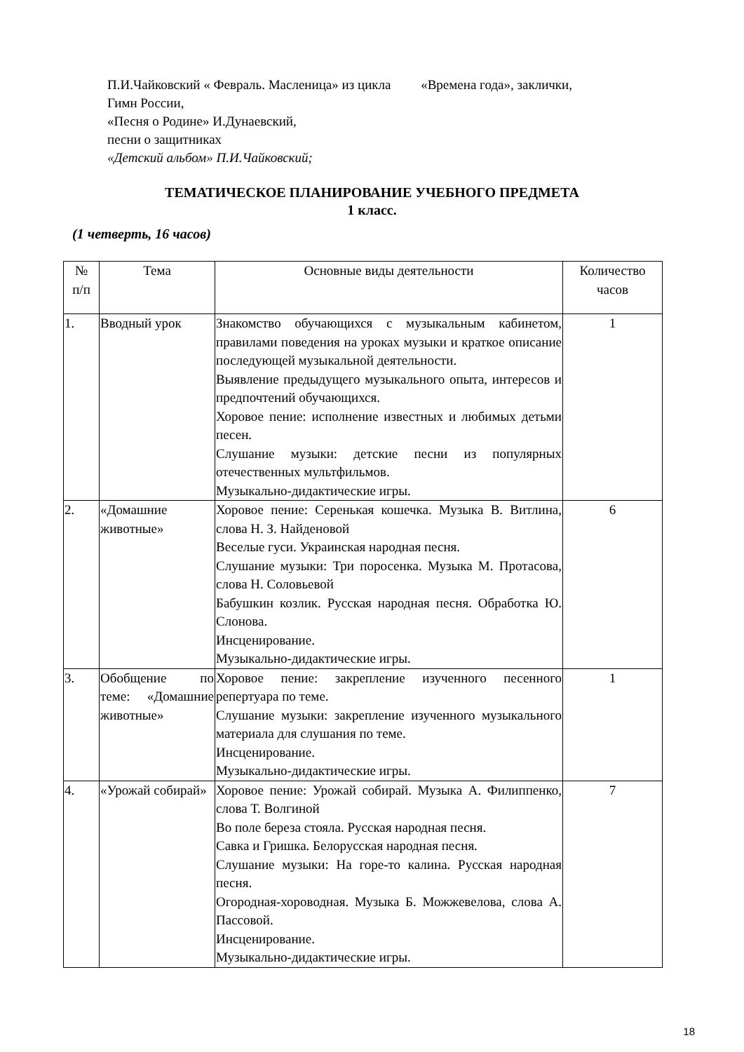П.И.Чайковский « Февраль. Масленица» из цикла «Времена года», заклички,
Гимн России,
«Песня о Родине» И.Дунаевский,
песни о защитниках
«Детский альбом» П.И.Чайковский;
ТЕМАТИЧЕСКОЕ ПЛАНИРОВАНИЕ УЧЕБНОГО ПРЕДМЕТА
1 класс.
(1 четверть, 16 часов)
| № п/п | Тема | Основные виды деятельности | Количество часов |
| --- | --- | --- | --- |
| 1. | Вводный урок | Знакомство обучающихся с музыкальным кабинетом, правилами поведения на уроках музыки и краткое описание последующей музыкальной деятельности. Выявление предыдущего музыкального опыта, интересов и предпочтений обучающихся. Хоровое пение: исполнение известных и любимых детьми песен. Слушание музыки: детские песни из популярных отечественных мультфильмов. Музыкально-дидактические игры. | 1 |
| 2. | «Домашние животные» | Хоровое пение: Серенькая кошечка. Музыка В. Витлина, слова Н. З. Найденовой Веселые гуси. Украинская народная песня. Слушание музыки: Три поросенка. Музыка М. Протасова, слова Н. Соловьевой Бабушкин козлик. Русская народная песня. Обработка Ю. Слонова. Инсценирование. Музыкально-дидактические игры. | 6 |
| 3. | Обобщение по теме: «Домашние животные» | Хоровое пение: закрепление изученного песенного репертуара по теме. Слушание музыки: закрепление изученного музыкального материала для слушания по теме. Инсценирование. Музыкально-дидактические игры. | 1 |
| 4. | «Урожай собирай» | Хоровое пение: Урожай собирай. Музыка А. Филиппенко, слова Т. Волгиной Во поле береза стояла. Русская народная песня. Савка и Гришка. Белорусская народная песня. Слушание музыки: На горе-то калина. Русская народная песня. Огородная-хороводная. Музыка Б. Можжевелова, слова А. Пассовой. Инсценирование. Музыкально-дидактические игры. | 7 |
18